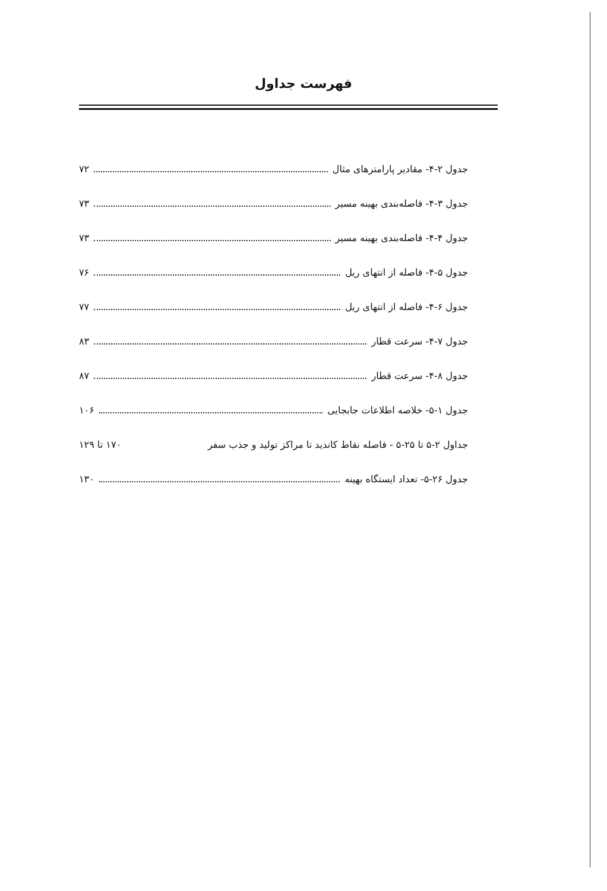فهرست جداول
جدول ۲-۴- مقادیر پارامترهای مثال ۷۲
جدول ۳-۴- فاصله‌بندی بهینه مسیر ۷۳
جدول ۴-۴- فاصله‌بندی بهینه مسیر ۷۳
جدول ۵-۴- فاصله از انتهای ریل ۷۶
جدول ۶-۴- فاصله از انتهای ریل ۷۷
جدول ۷-۴- سرعت قطار ۸۳
جدول ۸-۴- سرعت قطار ۸۷
جدول ۱-۵- خلاصه اطلاعات جابجایی ۱۰۶
جداول ۲-۵ تا ۲۵-۵ - فاصله نقاط کاندید تا مراکز تولید و جذب سفر ۱۷۰ تا ۱۲۹
جدول ۲۶-۵- تعداد ایستگاه بهینه ۱۳۰